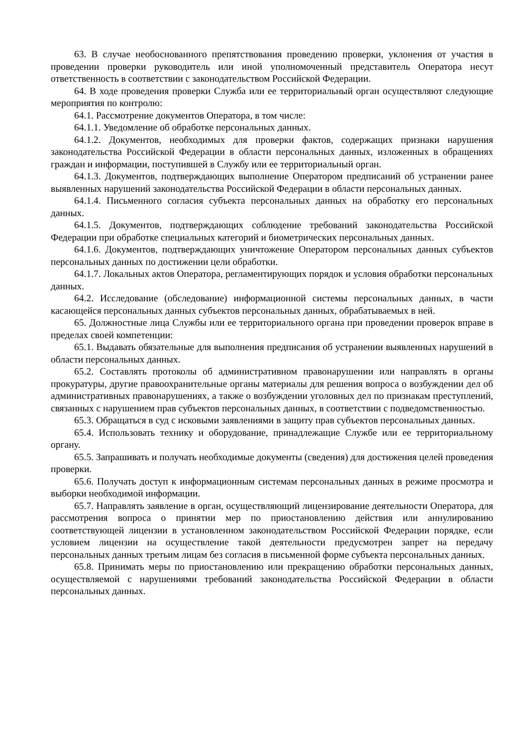63. В случае необоснованного препятствования проведению проверки, уклонения от участия в проведении проверки руководитель или иной уполномоченный представитель Оператора несут ответственность в соответствии с законодательством Российской Федерации.
64. В ходе проведения проверки Служба или ее территориальный орган осуществляют следующие мероприятия по контролю:
64.1. Рассмотрение документов Оператора, в том числе:
64.1.1. Уведомление об обработке персональных данных.
64.1.2. Документов, необходимых для проверки фактов, содержащих признаки нарушения законодательства Российской Федерации в области персональных данных, изложенных в обращениях граждан и информации, поступившей в Службу или ее территориальный орган.
64.1.3. Документов, подтверждающих выполнение Оператором предписаний об устранении ранее выявленных нарушений законодательства Российской Федерации в области персональных данных.
64.1.4. Письменного согласия субъекта персональных данных на обработку его персональных данных.
64.1.5. Документов, подтверждающих соблюдение требований законодательства Российской Федерации при обработке специальных категорий и биометрических персональных данных.
64.1.6. Документов, подтверждающих уничтожение Оператором персональных данных субъектов персональных данных по достижении цели обработки.
64.1.7. Локальных актов Оператора, регламентирующих порядок и условия обработки персональных данных.
64.2. Исследование (обследование) информационной системы персональных данных, в части касающейся персональных данных субъектов персональных данных, обрабатываемых в ней.
65. Должностные лица Службы или ее территориального органа при проведении проверок вправе в пределах своей компетенции:
65.1. Выдавать обязательные для выполнения предписания об устранении выявленных нарушений в области персональных данных.
65.2. Составлять протоколы об административном правонарушении или направлять в органы прокуратуры, другие правоохранительные органы материалы для решения вопроса о возбуждении дел об административных правонарушениях, а также о возбуждении уголовных дел по признакам преступлений, связанных с нарушением прав субъектов персональных данных, в соответствии с подведомственностью.
65.3. Обращаться в суд с исковыми заявлениями в защиту прав субъектов персональных данных.
65.4. Использовать технику и оборудование, принадлежащие Службе или ее территориальному органу.
65.5. Запрашивать и получать необходимые документы (сведения) для достижения целей проведения проверки.
65.6. Получать доступ к информационным системам персональных данных в режиме просмотра и выборки необходимой информации.
65.7. Направлять заявление в орган, осуществляющий лицензирование деятельности Оператора, для рассмотрения вопроса о принятии мер по приостановлению действия или аннулированию соответствующей лицензии в установленном законодательством Российской Федерации порядке, если условием лицензии на осуществление такой деятельности предусмотрен запрет на передачу персональных данных третьим лицам без согласия в письменной форме субъекта персональных данных.
65.8. Принимать меры по приостановлению или прекращению обработки персональных данных, осуществляемой с нарушениями требований законодательства Российской Федерации в области персональных данных.